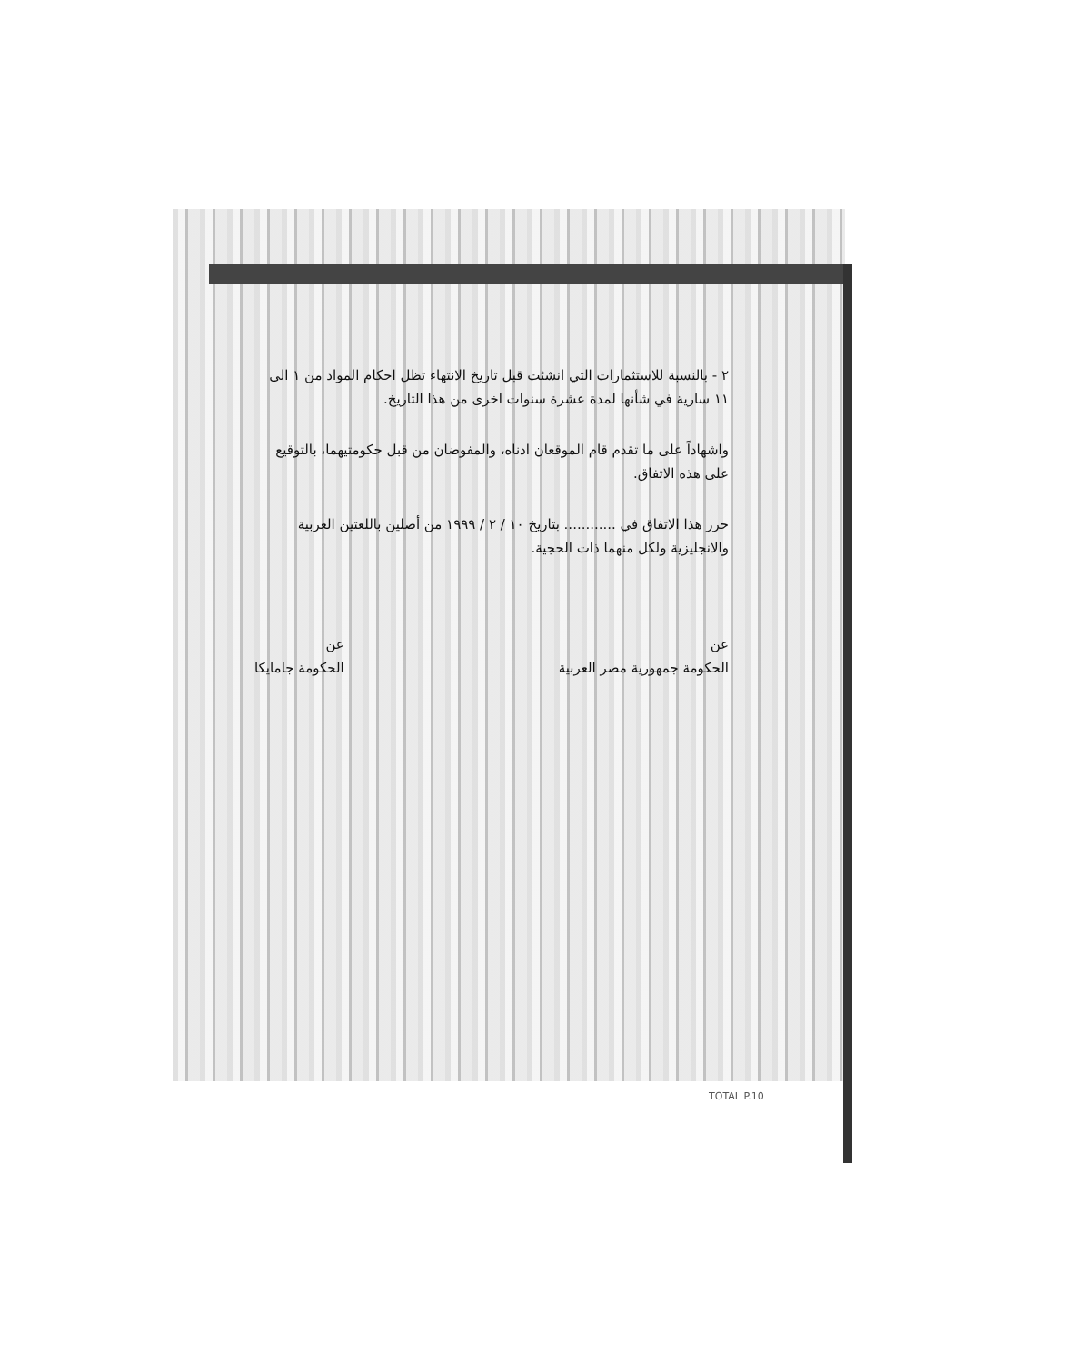٢ - بالنسبة للاستثمارات التي انشئت قبل تاريخ الانتهاء تظل احكام المواد من ١ الى ١١ سارية في شأنها لمدة عشرة سنوات اخرى من هذا التاريخ.
واشهاداً على ما تقدم قام الموقعان ادناه، والمفوضان من قبل حكومتيهما، بالتوقيع على هذه الاتفاق.
حرر هذا الاتفاق في ............ بتاريخ ١٠ / ٢ / ١٩٩٩ من أصلين باللغتين العربية والانجليزية ولكل منهما ذات الحجية.
عن
الحكومة جمهورية مصر العربية
عن
الحكومة جامايكا
TOTAL P.10